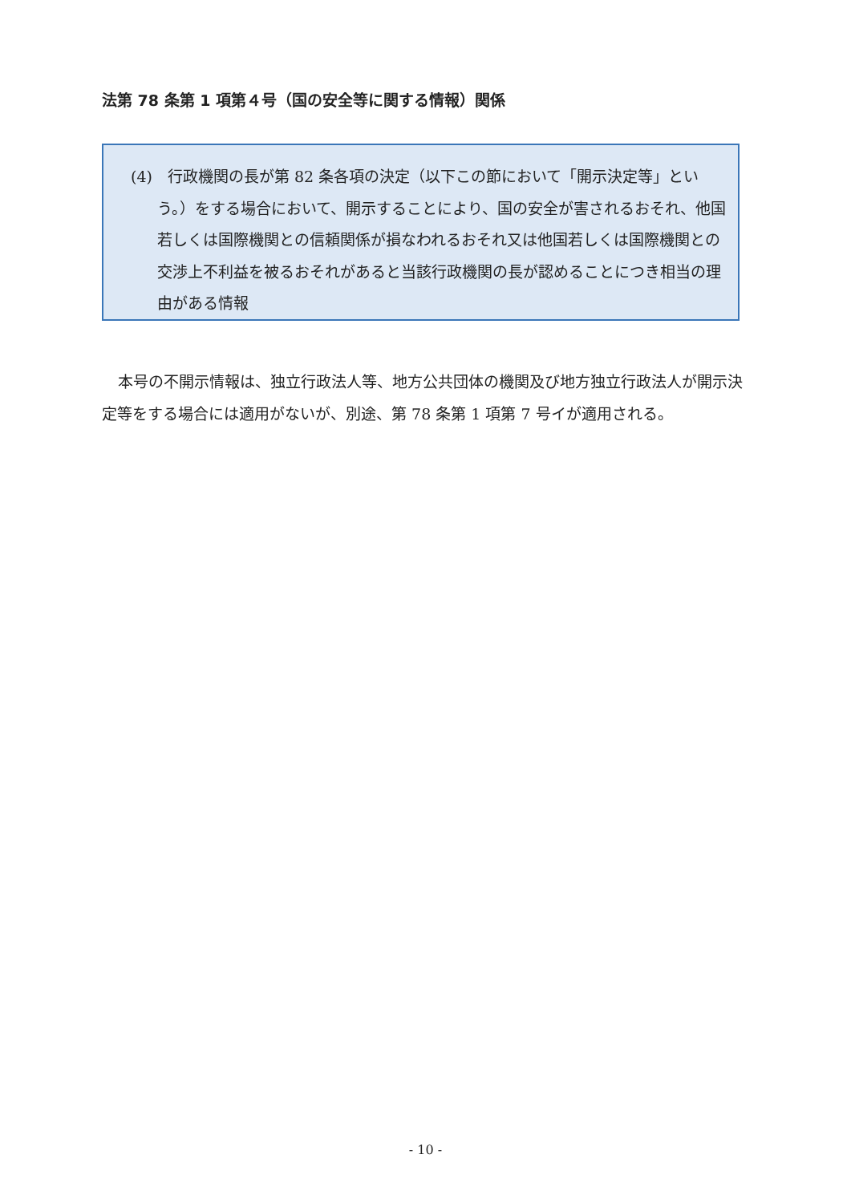法第 78 条第 1 項第４号（国の安全等に関する情報）関係
(4)　行政機関の長が第 82 条各項の決定（以下この節において「開示決定等」という。）をする場合において、開示することにより、国の安全が害されるおそれ、他国若しくは国際機関との信頼関係が損なわれるおそれ又は他国若しくは国際機関との交渉上不利益を被るおそれがあると当該行政機関の長が認めることにつき相当の理由がある情報
本号の不開示情報は、独立行政法人等、地方公共団体の機関及び地方独立行政法人が開示決定等をする場合には適用がないが、別途、第 78 条第 1 項第 7 号イが適用される。
- 10 -